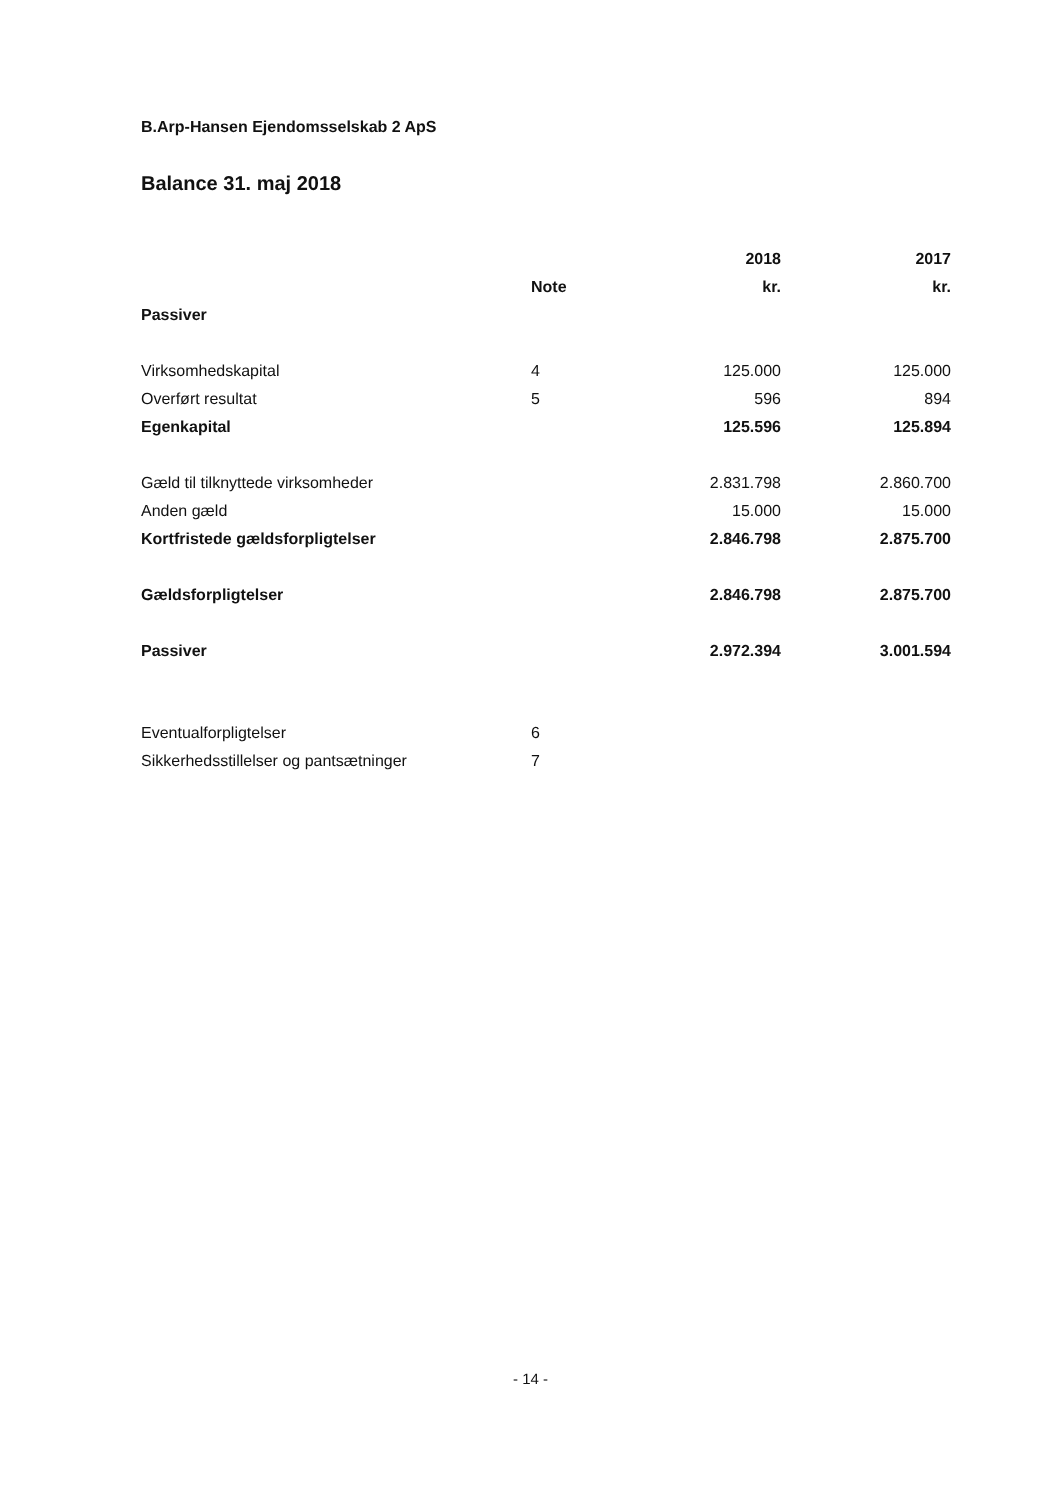B.Arp-Hansen Ejendomsselskab 2 ApS
Balance 31. maj 2018
| | | 2018 | 2017 |
| --- | --- | --- | --- |
| | Note | kr. | kr. |
| Passiver | | | |
| Virksomhedskapital | 4 | 125.000 | 125.000 |
| Overført resultat | 5 | 596 | 894 |
| Egenkapital | | 125.596 | 125.894 |
| Gæld til tilknyttede virksomheder | | 2.831.798 | 2.860.700 |
| Anden gæld | | 15.000 | 15.000 |
| Kortfristede gældsforpligtelser | | 2.846.798 | 2.875.700 |
| Gældsforpligtelser | | 2.846.798 | 2.875.700 |
| Passiver | | 2.972.394 | 3.001.594 |
| Eventualforpligtelser | 6 | | |
| Sikkerhedsstillelser og pantsætninger | 7 | | |
- 14 -